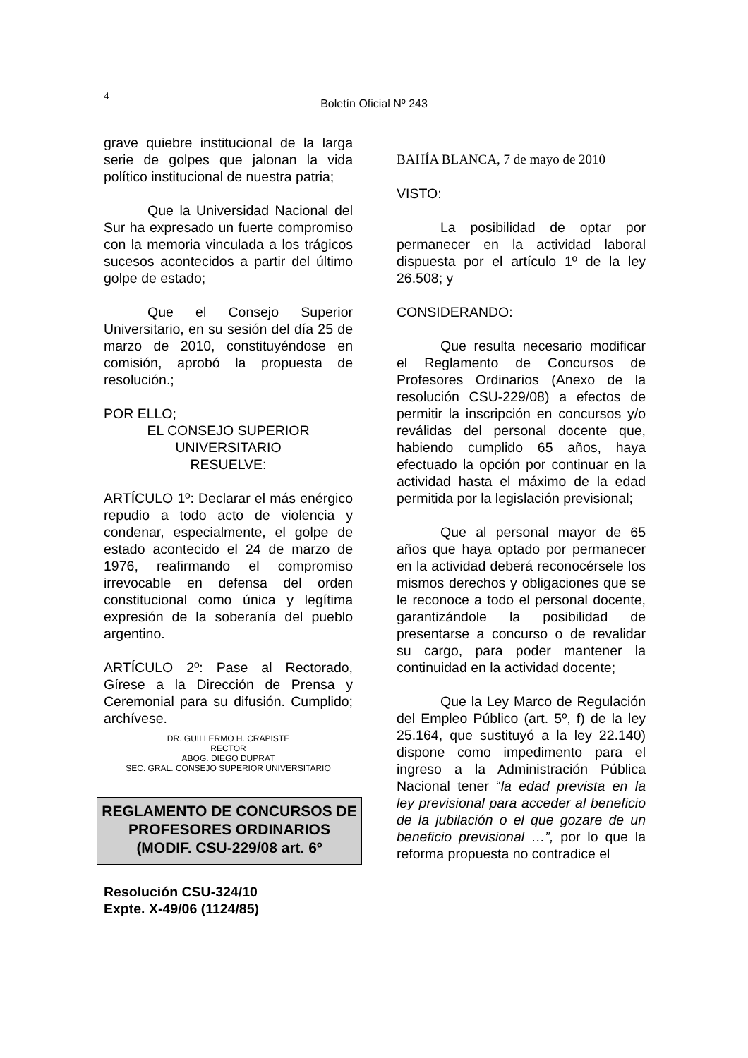4
Boletín Oficial Nº 243
grave quiebre institucional de la larga serie de golpes que jalonan la vida político institucional de nuestra patria;
Que la Universidad Nacional del Sur ha expresado un fuerte compromiso con la memoria vinculada a los trágicos sucesos acontecidos a partir del último golpe de estado;
Que el Consejo Superior Universitario, en su sesión del día 25 de marzo de 2010, constituyéndose en comisión, aprobó la propuesta de resolución.;
POR ELLO;
EL CONSEJO SUPERIOR
UNIVERSITARIO
RESUELVE:
ARTÍCULO 1º: Declarar el más enérgico repudio a todo acto de violencia y condenar, especialmente, el golpe de estado acontecido el 24 de marzo de 1976, reafirmando el compromiso irrevocable en defensa del orden constitucional como única y legítima expresión de la soberanía del pueblo argentino.
ARTÍCULO 2º: Pase al Rectorado, Gírese a la Dirección de Prensa y Ceremonial para su difusión. Cumplido; archívese.
DR. GUILLERMO H. CRAPISTE
RECTOR
ABOG. DIEGO DUPRAT
SEC. GRAL. CONSEJO SUPERIOR UNIVERSITARIO
REGLAMENTO DE CONCURSOS DE PROFESORES ORDINARIOS
(MODIF. CSU-229/08 art. 6º
Resolución CSU-324/10
Expte. X-49/06 (1124/85)
BAHÍA BLANCA, 7 de mayo de 2010
VISTO:
La posibilidad de optar por permanecer en la actividad laboral dispuesta por el artículo 1º de la ley 26.508; y
CONSIDERANDO:
Que resulta necesario modificar el Reglamento de Concursos de Profesores Ordinarios (Anexo de la resolución CSU-229/08) a efectos de permitir la inscripción en concursos y/o reválidas del personal docente que, habiendo cumplido 65 años, haya efectuado la opción por continuar en la actividad hasta el máximo de la edad permitida por la legislación previsional;
Que al personal mayor de 65 años que haya optado por permanecer en la actividad deberá reconocérsele los mismos derechos y obligaciones que se le reconoce a todo el personal docente, garantizándole la posibilidad de presentarse a concurso o de revalidar su cargo, para poder mantener la continuidad en la actividad docente;
Que la Ley Marco de Regulación del Empleo Público (art. 5º, f) de la ley 25.164, que sustituyó a la ley 22.140) dispone como impedimento para el ingreso a la Administración Pública Nacional tener “la edad prevista en la ley previsional para acceder al beneficio de la jubilación o el que gozare de un beneficio previsional …”, por lo que la reforma propuesta no contradice el